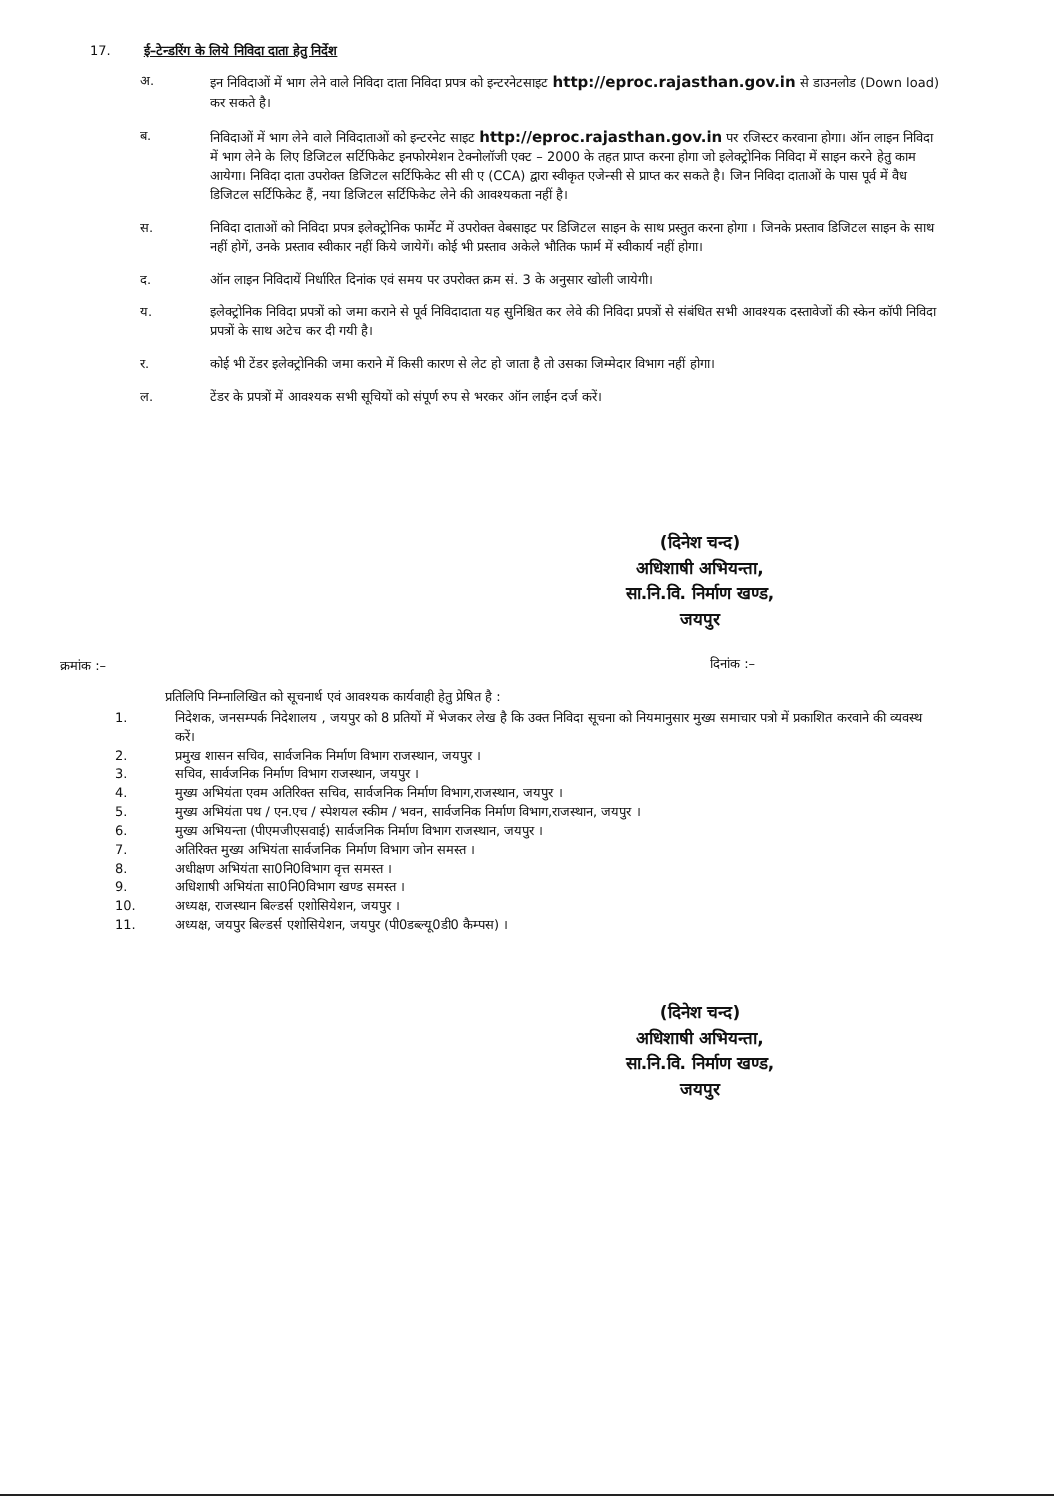17. ई–टेन्डरिंग के लिये निविदा दाता हेतु निर्देश
अ. इन निविदाओं में भाग लेने वाले निविदा दाता निविदा प्रपत्र को इन्टरनेटसाइट http://eproc.rajasthan.gov.in से डाउनलोड (Down load) कर सकते है।
ब. निविदाओं में भाग लेने वाले निविदाताओं को इन्टरनेट साइट http://eproc.rajasthan.gov.in पर रजिस्टर करवाना होगा। ऑन लाइन निविदा में भाग लेने के लिए डिजिटल सर्टिफिकेट इनफोरमेशन टेक्नोलॉजी एक्ट – 2000 के तहत प्राप्त करना होगा जो इलेक्ट्रोनिक निविदा में साइन करने हेतु काम आयेगा। निविदा दाता उपरोक्त डिजिटल सर्टिफिकेट सी सी ए (CCA) द्वारा स्वीकृत एजेन्सी से प्राप्त कर सकते है। जिन निविदा दाताओं के पास पूर्व में वैध डिजिटल सर्टिफिकेट हैं, नया डिजिटल सर्टिफिकेट लेने की आवश्यकता नहीं है।
स. निविदा दाताओं को निविदा प्रपत्र इलेक्ट्रोनिक फार्मेट में उपरोक्त वेबसाइट पर डिजिटल साइन के साथ प्रस्तुत करना होगा । जिनके प्रस्ताव डिजिटल साइन के साथ नहीं होगें, उनके प्रस्ताव स्वीकार नहीं किये जायेगें। कोई भी प्रस्ताव अकेले भौतिक फार्म में स्वीकार्य नहीं होगा।
द. ऑन लाइन निविदायें निर्धारित दिनांक एवं समय पर उपरोक्त क्रम सं. 3 के अनुसार खोली जायेगी।
य. इलेक्ट्रोनिक निविदा प्रपत्रों को जमा कराने से पूर्व निविदादाता यह सुनिश्चित कर लेवे की निविदा प्रपत्रों से संबंधित सभी आवश्यक दस्तावेजों की स्केन कॉपी निविदा प्रपत्रों के साथ अटेच कर दी गयी है।
र. कोई भी टेंडर इलेक्ट्रोनिकी जमा कराने में किसी कारण से लेट हो जाता है तो उसका जिम्मेदार विभाग नहीं होगा।
ल. टेंडर के प्रपत्रों में आवश्यक सभी सूचियों को संपूर्ण रुप से भरकर ऑन लाईन दर्ज करें।
(दिनेश चन्द)
अधिशाषी अभियन्ता,
सा.नि.वि. निर्माण खण्ड,
जयपुर
क्रमांक :– दिनांक :–
प्रतिलिपि निम्नालिखित को सूचनार्थ एवं आवश्यक कार्यवाही हेतु प्रेषित है :
1. निदेशक, जनसम्पर्क निदेशालय , जयपुर को 8 प्रतियों में भेजकर लेख है कि उक्त निविदा सूचना को नियमानुसार मुख्य समाचार पत्रो में प्रकाशित करवाने की व्यवस्थ करें।
2. प्रमुख शासन सचिव, सार्वजनिक निर्माण विभाग राजस्थान, जयपुर ।
3. सचिव, सार्वजनिक निर्माण विभाग राजस्थान, जयपुर ।
4. मुख्य अभियंता एवम अतिरिक्त सचिव, सार्वजनिक निर्माण विभाग,राजस्थान, जयपुर ।
5. मुख्य अभियंता पथ / एन.एच / स्पेशयल स्कीम / भवन, सार्वजनिक निर्माण विभाग,राजस्थान, जयपुर ।
6. मुख्य अभियन्ता (पीएमजीएसवाई) सार्वजनिक निर्माण विभाग राजस्थान, जयपुर ।
7. अतिरिक्त मुख्य अभियंता सार्वजनिक निर्माण विभाग जोन समस्त ।
8. अधीक्षण अभियंता सा0नि0विभाग वृत्त समस्त ।
9. अधिशाषी अभियंता सा0नि0विभाग खण्ड समस्त ।
10. अध्यक्ष, राजस्थान बिल्डर्स एशोसियेशन, जयपुर ।
11. अध्यक्ष, जयपुर बिल्डर्स एशोसियेशन, जयपुर (पी0डब्ल्यू0डी0 कैम्पस) ।
(दिनेश चन्द)
अधिशाषी अभियन्ता,
सा.नि.वि. निर्माण खण्ड,
जयपुर